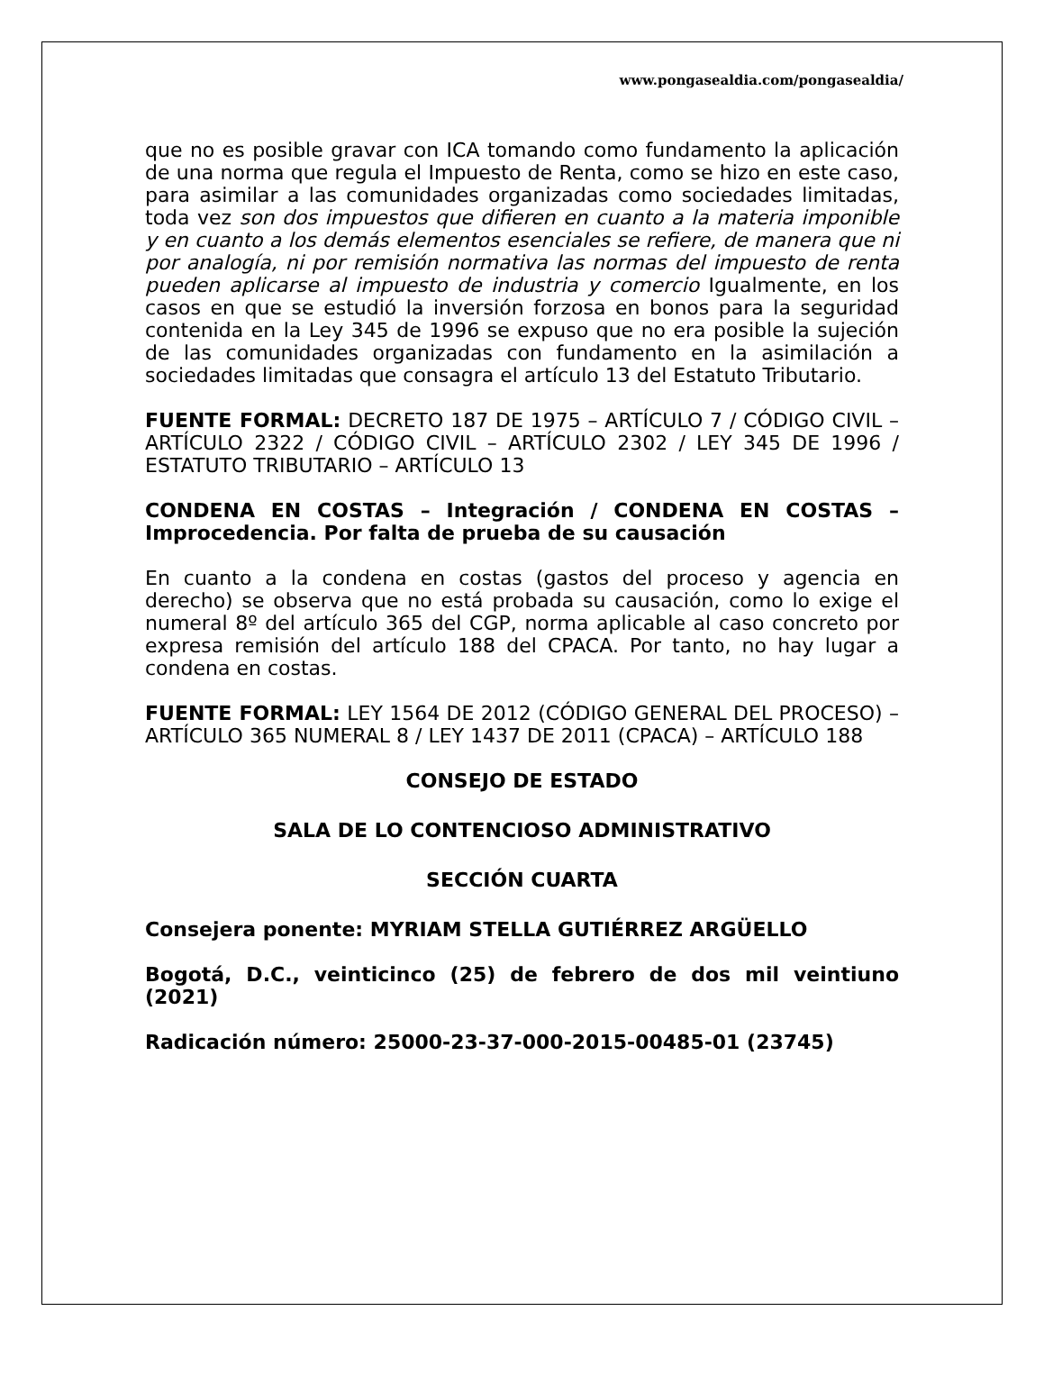www.pongasealdia.com/pongasealdia/
que no es posible gravar con ICA tomando como fundamento la aplicación de una norma que regula el Impuesto de Renta, como se hizo en este caso, para asimilar a las comunidades organizadas como sociedades limitadas, toda vez son dos impuestos que difieren en cuanto a la materia imponible y en cuanto a los demás elementos esenciales se refiere, de manera que ni por analogía, ni por remisión normativa las normas del impuesto de renta pueden aplicarse al impuesto de industria y comercio Igualmente, en los casos en que se estudió la inversión forzosa en bonos para la seguridad contenida en la Ley 345 de 1996 se expuso que no era posible la sujeción de las comunidades organizadas con fundamento en la asimilación a sociedades limitadas que consagra el artículo 13 del Estatuto Tributario.
FUENTE FORMAL: DECRETO 187 DE 1975 – ARTÍCULO 7 / CÓDIGO CIVIL – ARTÍCULO 2322 / CÓDIGO CIVIL – ARTÍCULO 2302 / LEY 345 DE 1996 / ESTATUTO TRIBUTARIO – ARTÍCULO 13
CONDENA EN COSTAS – Integración / CONDENA EN COSTAS – Improcedencia. Por falta de prueba de su causación
En cuanto a la condena en costas (gastos del proceso y agencia en derecho) se observa que no está probada su causación, como lo exige el numeral 8º del artículo 365 del CGP, norma aplicable al caso concreto por expresa remisión del artículo 188 del CPACA. Por tanto, no hay lugar a condena en costas.
FUENTE FORMAL: LEY 1564 DE 2012 (CÓDIGO GENERAL DEL PROCESO) – ARTÍCULO 365 NUMERAL 8 / LEY 1437 DE 2011 (CPACA) – ARTÍCULO 188
CONSEJO DE ESTADO
SALA DE LO CONTENCIOSO ADMINISTRATIVO
SECCIÓN CUARTA
Consejera ponente: MYRIAM STELLA GUTIÉRREZ ARGÜELLO
Bogotá, D.C., veinticinco (25) de febrero de dos mil veintiuno (2021)
Radicación número: 25000-23-37-000-2015-00485-01 (23745)